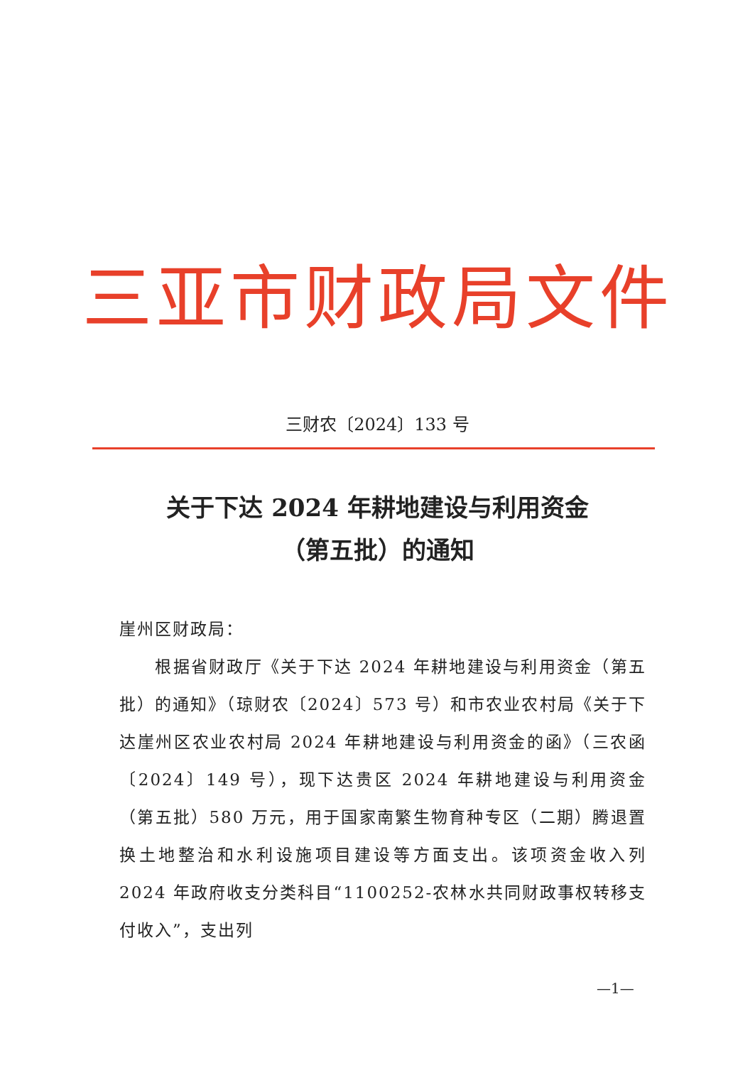三亚市财政局文件
三财农〔2024〕133 号
关于下达 2024 年耕地建设与利用资金
（第五批）的通知
崖州区财政局：
  根据省财政厅《关于下达 2024 年耕地建设与利用资金（第五批）的通知》（琼财农〔2024〕573 号）和市农业农村局《关于下达崖州区农业农村局 2024 年耕地建设与利用资金的函》（三农函〔2024〕149 号），现下达贵区 2024 年耕地建设与利用资金（第五批）580 万元，用于国家南繁生物育种专区（二期）腾退置换土地整治和水利设施项目建设等方面支出。该项资金收入列 2024 年政府收支分类科目“1100252-农林水共同财政事权转移支付收入”，支出列
—1—